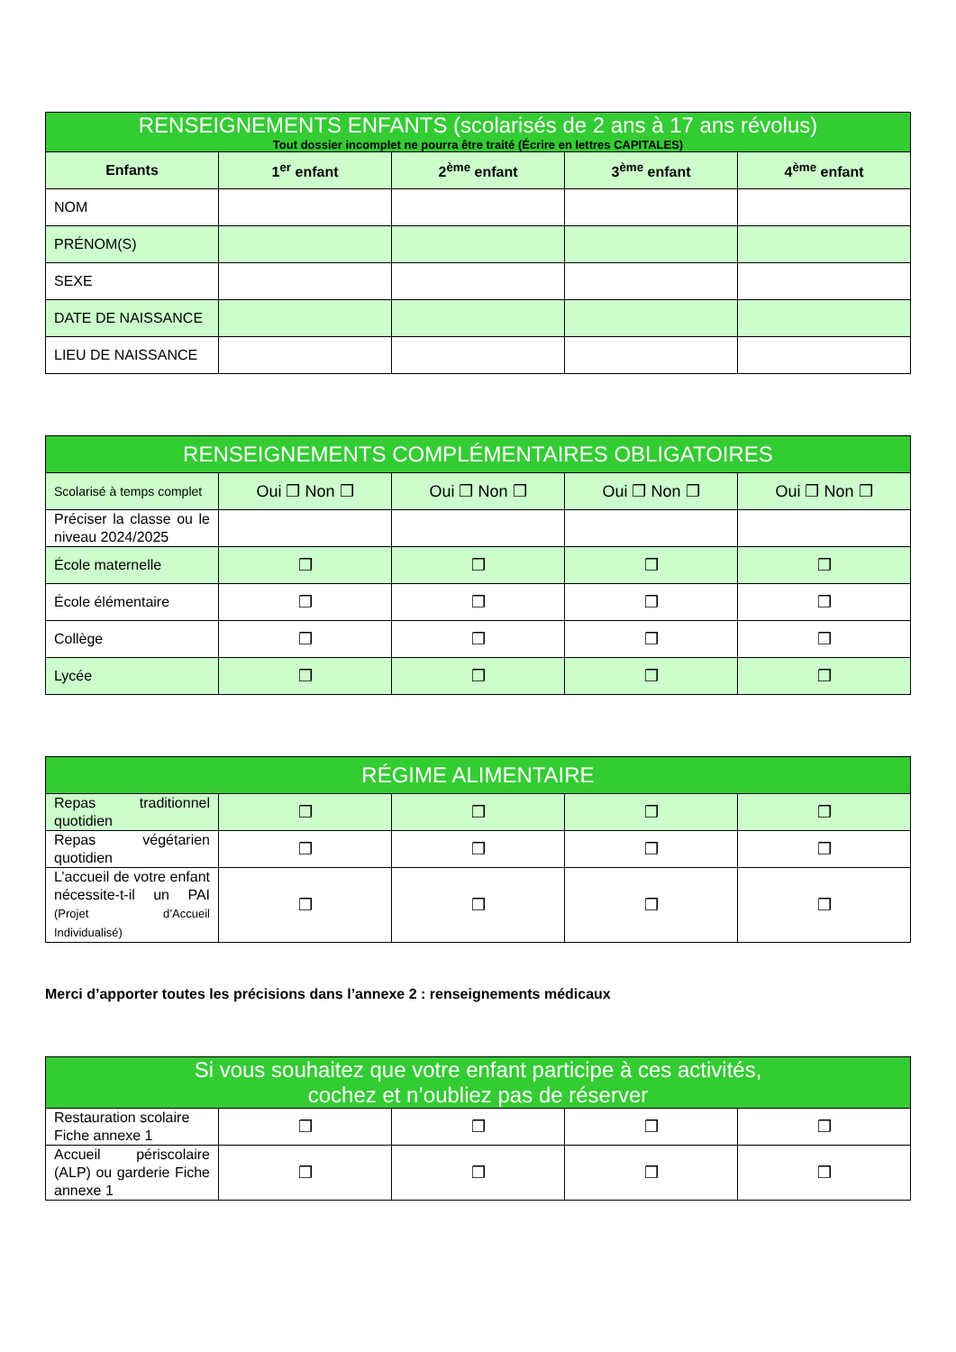| RENSEIGNEMENTS ENFANTS (scolarisés de 2 ans à 17 ans révolus) Tout dossier incomplet ne pourra être traité (Écrire en lettres CAPITALES) | | | | |
| --- | --- | --- | --- | --- |
| Enfants | 1<sup>er</sup> enfant | 2<sup>ème</sup> enfant | 3<sup>ème</sup> enfant | 4<sup>ème</sup> enfant |
| NOM | | | | |
| PRÉNOM(S) | | | | |
| SEXE | | | | |
| DATE DE NAISSANCE | | | | |
| LIEU DE NAISSANCE | | | | |
| RENSEIGNEMENTS COMPLÉMENTAIRES OBLIGATOIRES | | | | |
| --- | --- | --- | --- | --- |
| Scolarisé à temps complet | Oui ❒ Non ❒ | Oui ❒ Non ❒ | Oui ❒ Non ❒ | Oui ❒ Non ❒ |
| Préciser la classe ou le niveau 2024/2025 | | | | |
| École maternelle | ❒ | ❒ | ❒ | ❒ |
| École élémentaire | ❒ | ❒ | ❒ | ❒ |
| Collège | ❒ | ❒ | ❒ | ❒ |
| Lycée | ❒ | ❒ | ❒ | ❒ |
| RÉGIME ALIMENTAIRE | | | | |
| --- | --- | --- | --- | --- |
| Repas traditionnel quotidien | ❒ | ❒ | ❒ | ❒ |
| Repas végétarien quotidien | ❒ | ❒ | ❒ | ❒ |
| L’accueil de votre enfant nécessite-t-il un PAI (Projet d’Accueil Individualisé) | ❒ | ❒ | ❒ | ❒ |
Merci d’apporter toutes les précisions dans l’annexe 2 : renseignements médicaux
| Si vous souhaitez que votre enfant participe à ces activités, cochez et n’oubliez pas de réserver | | | | |
| --- | --- | --- | --- | --- |
| Restauration scolaire Fiche annexe 1 | ❒ | ❒ | ❒ | ❒ |
| Accueil périscolaire (ALP) ou garderie Fiche annexe 1 | ❒ | ❒ | ❒ | ❒ |